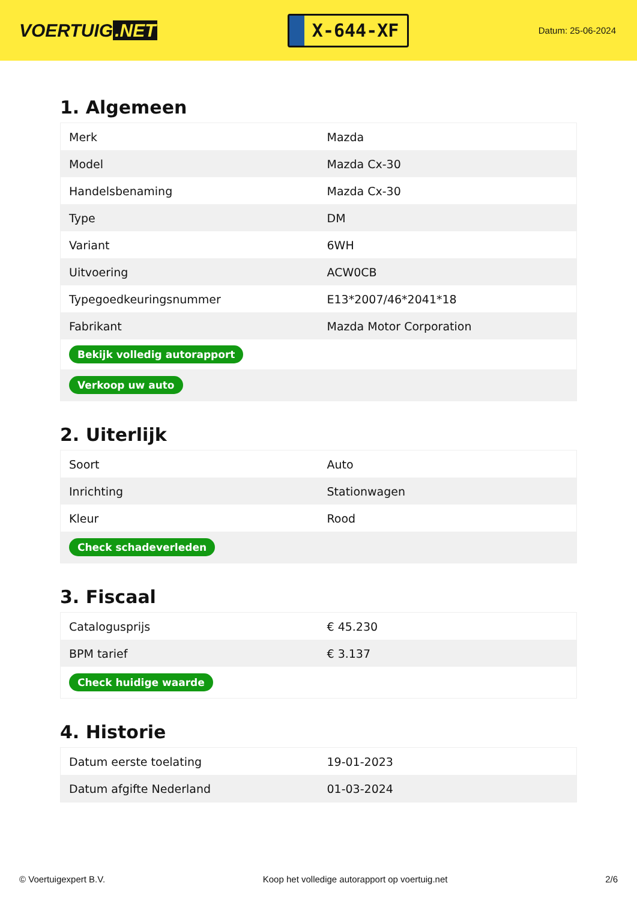VOERTUIG.NET
X-644-XF
Datum: 25-06-2024
1. Algemeen
| Merk | Mazda |
| Model | Mazda Cx-30 |
| Handelsbenaming | Mazda Cx-30 |
| Type | DM |
| Variant | 6WH |
| Uitvoering | ACW0CB |
| Typegoedkeuringsnummer | E13*2007/46*2041*18 |
| Fabrikant | Mazda Motor Corporation |
| Bekijk volledig autorapport | |
| Verkoop uw auto | |
2. Uiterlijk
| Soort | Auto |
| Inrichting | Stationwagen |
| Kleur | Rood |
| Check schadeverleden | |
3. Fiscaal
| Catalogusprijs | € 45.230 |
| BPM tarief | € 3.137 |
| Check huidige waarde | |
4. Historie
| Datum eerste toelating | 19-01-2023 |
| Datum afgifte Nederland | 01-03-2024 |
© Voertuigexpert B.V. Koop het volledige autorapport op voertuig.net 2/6